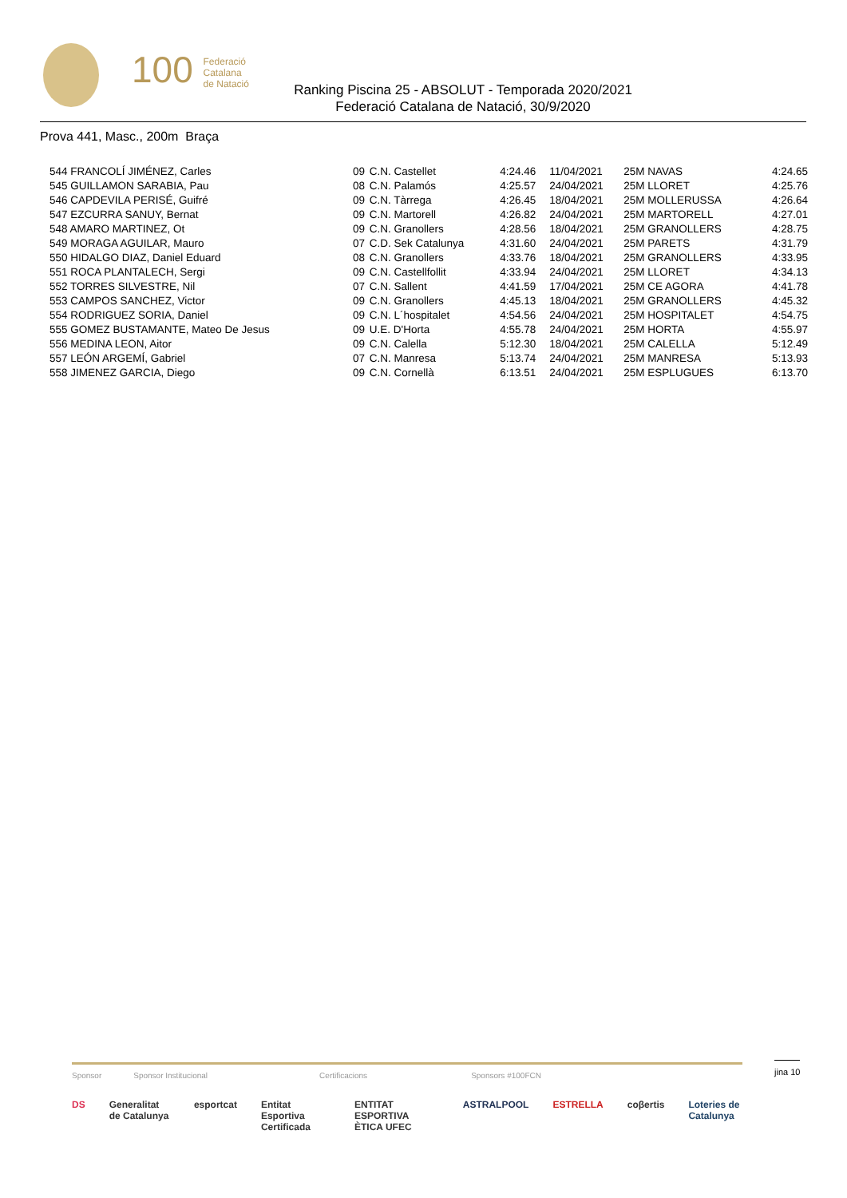100 Federació
Catalana
de Natació
Ranking Piscina 25 - ABSOLUT - Temporada 2020/2021
Federació Catalana de Natació, 30/9/2020
Prova 441, Masc., 200m Braça
| 544 FRANCOLÍ JIMÉNEZ, Carles | 09 | C.N. Castellet | 4:24.46 | 11/04/2021 | 25M NAVAS | 4:24.65 |
| 545 GUILLAMON SARABIA, Pau | 08 | C.N. Palamós | 4:25.57 | 24/04/2021 | 25M LLORET | 4:25.76 |
| 546 CAPDEVILA PERISÉ, Guifré | 09 | C.N. Tàrrega | 4:26.45 | 18/04/2021 | 25M MOLLERUSSA | 4:26.64 |
| 547 EZCURRA SANUY, Bernat | 09 | C.N. Martorell | 4:26.82 | 24/04/2021 | 25M MARTORELL | 4:27.01 |
| 548 AMARO MARTINEZ, Ot | 09 | C.N. Granollers | 4:28.56 | 18/04/2021 | 25M GRANOLLERS | 4:28.75 |
| 549 MORAGA AGUILAR, Mauro | 07 | C.D. Sek Catalunya | 4:31.60 | 24/04/2021 | 25M PARETS | 4:31.79 |
| 550 HIDALGO DIAZ, Daniel Eduard | 08 | C.N. Granollers | 4:33.76 | 18/04/2021 | 25M GRANOLLERS | 4:33.95 |
| 551 ROCA PLANTALECH, Sergi | 09 | C.N. Castellfollit | 4:33.94 | 24/04/2021 | 25M LLORET | 4:34.13 |
| 552 TORRES SILVESTRE, Nil | 07 | C.N. Sallent | 4:41.59 | 17/04/2021 | 25M CE AGORA | 4:41.78 |
| 553 CAMPOS SANCHEZ, Victor | 09 | C.N. Granollers | 4:45.13 | 18/04/2021 | 25M GRANOLLERS | 4:45.32 |
| 554 RODRIGUEZ SORIA, Daniel | 09 | C.N. L´hospitalet | 4:54.56 | 24/04/2021 | 25M HOSPITALET | 4:54.75 |
| 555 GOMEZ BUSTAMANTE, Mateo De Jesus | 09 | U.E. D'Horta | 4:55.78 | 24/04/2021 | 25M HORTA | 4:55.97 |
| 556 MEDINA LEON, Aitor | 09 | C.N. Calella | 5:12.30 | 18/04/2021 | 25M CALELLA | 5:12.49 |
| 557 LEÓN ARGEMÍ, Gabriel | 07 | C.N. Manresa | 5:13.74 | 24/04/2021 | 25M MANRESA | 5:13.93 |
| 558 JIMENEZ GARCIA, Diego | 09 | C.N. Cornellà | 6:13.51 | 24/04/2021 | 25M ESPLUGUES | 6:13.70 |
jina 10
Sponsor Sponsor Institucional Certificacions Sponsors #100FCN
DS Generalitat de Catalunya esportcat Entitat Esportiva Certificada ENTITAT ESPORTIVA ÈTICA UFEC ASTRALPOOL ESTRELLA coβertis Loteries de Catalunya